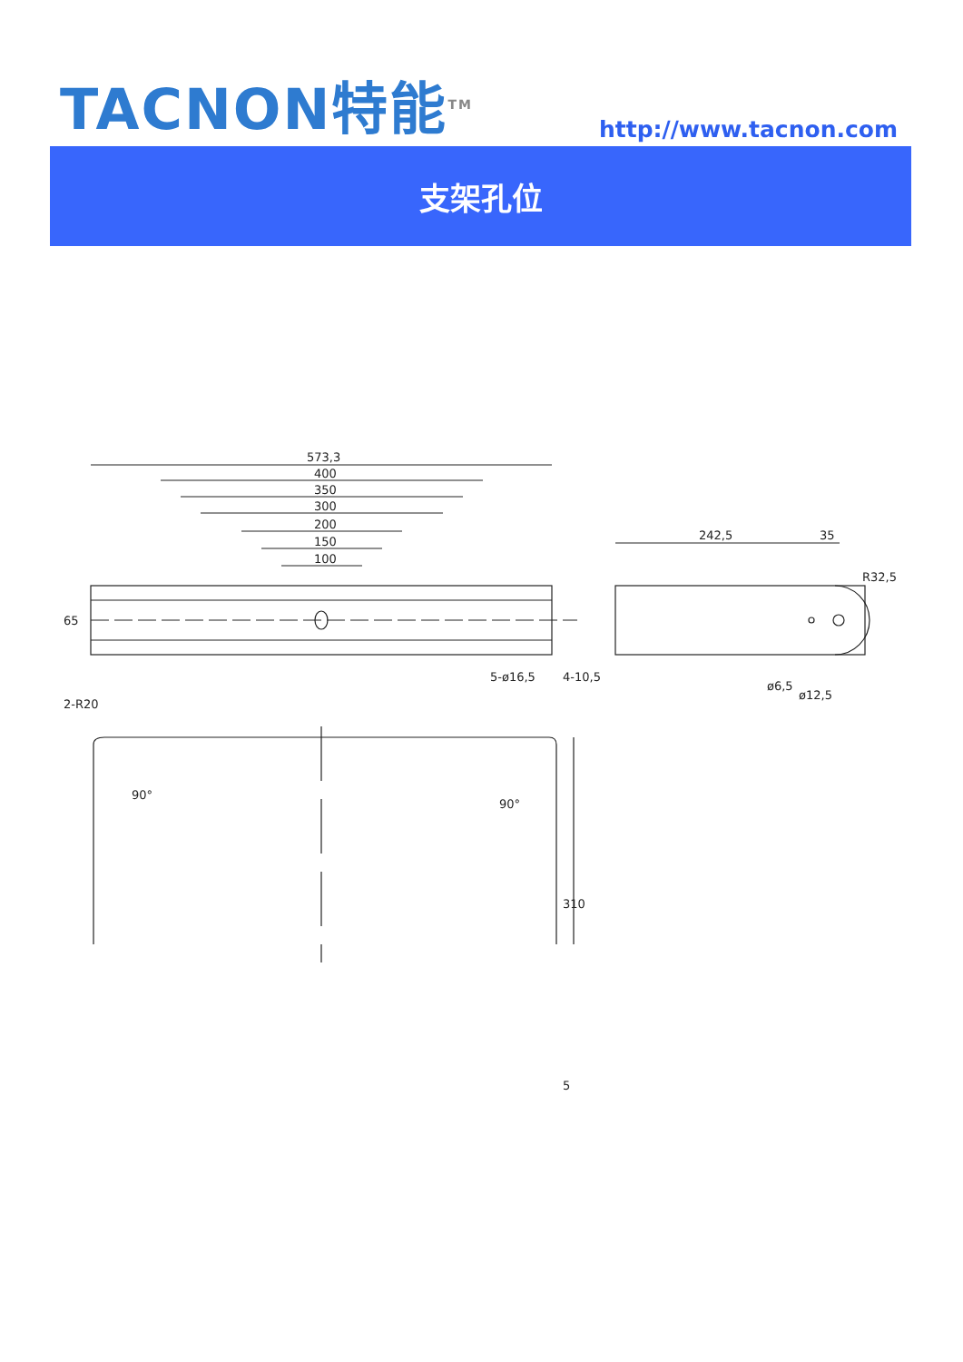TACNON特能<sup>TM</sup> http://www.tacnon.com
支架孔位
573,3
400
350
300
200
150
100
65
4-10,5
5-ø16,5
242,5
35
R32,5
ø6,5
ø12,5
2-R20
90°
90°
310
5